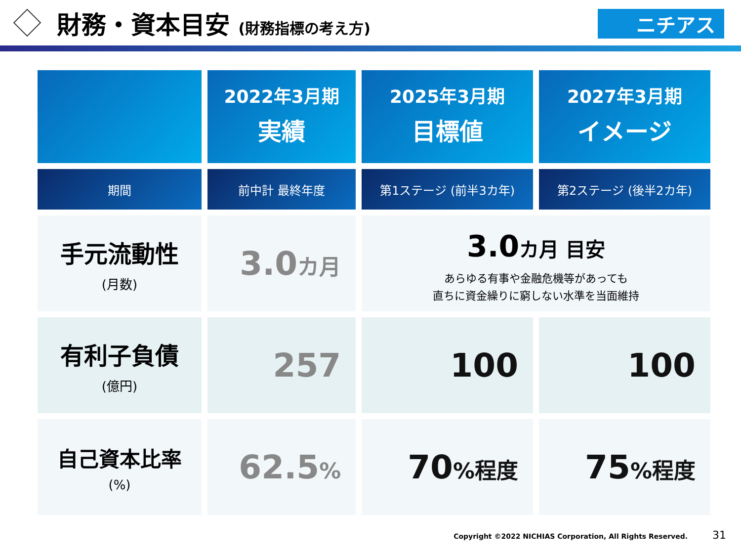財務・資本目安 (財務指標の考え方)
ニチアス
| | 2022年3月期 実績 | 2025年3月期 目標値 | 2027年3月期 イメージ |
| --- | --- | --- | --- |
| 期間 | 前中計 最終年度 | 第1ステージ (前半3カ年) | 第2ステージ (後半2カ年) |
| 手元流動性 (月数) | 3.0 カ月 | 3.0 カ月 目安 あらゆる有事や金融危機等があっても 直ちに資金繰りに窮しない水準を当面維持 | |
| 有利子負債 (億円) | 257 | 100 | 100 |
| 自己資本比率 (%) | 62.5 % | 70 %程度 | 75 %程度 |
Copyright ©2022 NICHIAS Corporation, All Rights Reserved. 31